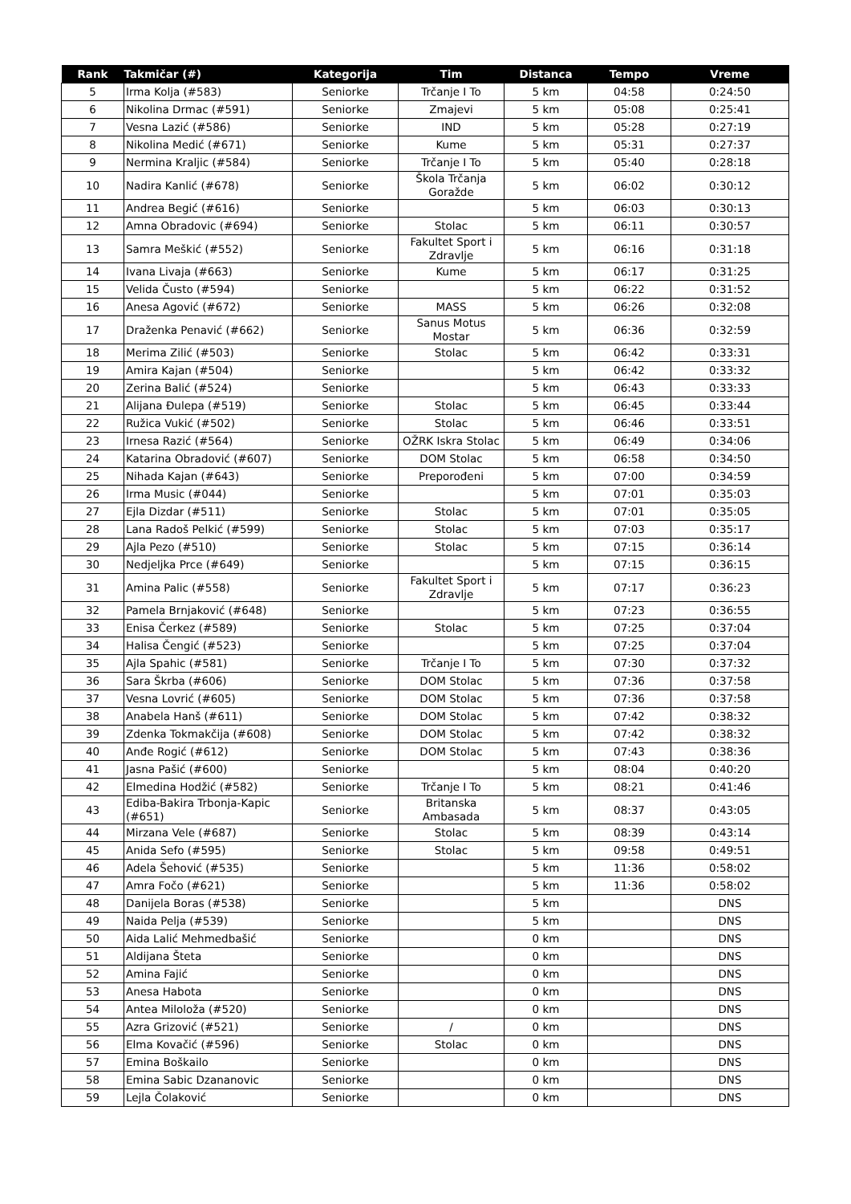| Rank | Takmičar (#) | Kategorija | Tim | Distanca | Tempo | Vreme |
| --- | --- | --- | --- | --- | --- | --- |
| 5 | Irma Kolja (#583) | Seniorke | Trčanje I To | 5 km | 04:58 | 0:24:50 |
| 6 | Nikolina Drmac (#591) | Seniorke | Zmajevi | 5 km | 05:08 | 0:25:41 |
| 7 | Vesna Lazić (#586) | Seniorke | IND | 5 km | 05:28 | 0:27:19 |
| 8 | Nikolina Medić (#671) | Seniorke | Kume | 5 km | 05:31 | 0:27:37 |
| 9 | Nermina Kraljic (#584) | Seniorke | Trčanje I To | 5 km | 05:40 | 0:28:18 |
| 10 | Nadira Kanlić (#678) | Seniorke | Škola Trčanja Goražde | 5 km | 06:02 | 0:30:12 |
| 11 | Andrea Begić (#616) | Seniorke | | 5 km | 06:03 | 0:30:13 |
| 12 | Amna Obradovic (#694) | Seniorke | Stolac | 5 km | 06:11 | 0:30:57 |
| 13 | Samra Meškić (#552) | Seniorke | Fakultet Sport i Zdravlje | 5 km | 06:16 | 0:31:18 |
| 14 | Ivana Livaja (#663) | Seniorke | Kume | 5 km | 06:17 | 0:31:25 |
| 15 | Velida Čusto (#594) | Seniorke | | 5 km | 06:22 | 0:31:52 |
| 16 | Anesa Agović (#672) | Seniorke | MASS | 5 km | 06:26 | 0:32:08 |
| 17 | Draženka Penavić (#662) | Seniorke | Sanus Motus Mostar | 5 km | 06:36 | 0:32:59 |
| 18 | Merima Zilić (#503) | Seniorke | Stolac | 5 km | 06:42 | 0:33:31 |
| 19 | Amira Kajan (#504) | Seniorke | | 5 km | 06:42 | 0:33:32 |
| 20 | Zerina Balić (#524) | Seniorke | | 5 km | 06:43 | 0:33:33 |
| 21 | Alijana Đulepa (#519) | Seniorke | Stolac | 5 km | 06:45 | 0:33:44 |
| 22 | Ružica Vukić (#502) | Seniorke | Stolac | 5 km | 06:46 | 0:33:51 |
| 23 | Irnesa Razić (#564) | Seniorke | OŽRK Iskra Stolac | 5 km | 06:49 | 0:34:06 |
| 24 | Katarina Obradović (#607) | Seniorke | DOM Stolac | 5 km | 06:58 | 0:34:50 |
| 25 | Nihada Kajan (#643) | Seniorke | Preporođeni | 5 km | 07:00 | 0:34:59 |
| 26 | Irma Music (#044) | Seniorke | | 5 km | 07:01 | 0:35:03 |
| 27 | Ejla Dizdar (#511) | Seniorke | Stolac | 5 km | 07:01 | 0:35:05 |
| 28 | Lana Radoš Pelkić (#599) | Seniorke | Stolac | 5 km | 07:03 | 0:35:17 |
| 29 | Ajla Pezo (#510) | Seniorke | Stolac | 5 km | 07:15 | 0:36:14 |
| 30 | Nedjeljka Prce (#649) | Seniorke | | 5 km | 07:15 | 0:36:15 |
| 31 | Amina Palic (#558) | Seniorke | Fakultet Sport i Zdravlje | 5 km | 07:17 | 0:36:23 |
| 32 | Pamela Brnjaković (#648) | Seniorke | | 5 km | 07:23 | 0:36:55 |
| 33 | Enisa Čerkez (#589) | Seniorke | Stolac | 5 km | 07:25 | 0:37:04 |
| 34 | Halisa Čengić (#523) | Seniorke | | 5 km | 07:25 | 0:37:04 |
| 35 | Ajla Spahic (#581) | Seniorke | Trčanje I To | 5 km | 07:30 | 0:37:32 |
| 36 | Sara Škrba (#606) | Seniorke | DOM Stolac | 5 km | 07:36 | 0:37:58 |
| 37 | Vesna Lovrić (#605) | Seniorke | DOM Stolac | 5 km | 07:36 | 0:37:58 |
| 38 | Anabela Hanš (#611) | Seniorke | DOM Stolac | 5 km | 07:42 | 0:38:32 |
| 39 | Zdenka Tokmakčija (#608) | Seniorke | DOM Stolac | 5 km | 07:42 | 0:38:32 |
| 40 | Anđe Rogić (#612) | Seniorke | DOM Stolac | 5 km | 07:43 | 0:38:36 |
| 41 | Jasna Pašić (#600) | Seniorke | | 5 km | 08:04 | 0:40:20 |
| 42 | Elmedina Hodžić (#582) | Seniorke | Trčanje I To | 5 km | 08:21 | 0:41:46 |
| 43 | Ediba-Bakira Trbonja-Kapic (#651) | Seniorke | Britanska Ambasada | 5 km | 08:37 | 0:43:05 |
| 44 | Mirzana Vele (#687) | Seniorke | Stolac | 5 km | 08:39 | 0:43:14 |
| 45 | Anida Sefo (#595) | Seniorke | Stolac | 5 km | 09:58 | 0:49:51 |
| 46 | Adela Šehović (#535) | Seniorke | | 5 km | 11:36 | 0:58:02 |
| 47 | Amra Fočo (#621) | Seniorke | | 5 km | 11:36 | 0:58:02 |
| 48 | Danijela Boras (#538) | Seniorke | | 5 km | | DNS |
| 49 | Naida Pelja (#539) | Seniorke | | 5 km | | DNS |
| 50 | Aida Lalić Mehmedbašić | Seniorke | | 0 km | | DNS |
| 51 | Aldijana Šteta | Seniorke | | 0 km | | DNS |
| 52 | Amina Fajić | Seniorke | | 0 km | | DNS |
| 53 | Anesa Habota | Seniorke | | 0 km | | DNS |
| 54 | Antea Miloloža (#520) | Seniorke | | 0 km | | DNS |
| 55 | Azra Grizović (#521) | Seniorke | / | 0 km | | DNS |
| 56 | Elma Kovačić (#596) | Seniorke | Stolac | 0 km | | DNS |
| 57 | Emina Boškailo | Seniorke | | 0 km | | DNS |
| 58 | Emina Sabic Dzananovic | Seniorke | | 0 km | | DNS |
| 59 | Lejla Čolaković | Seniorke | | 0 km | | DNS |